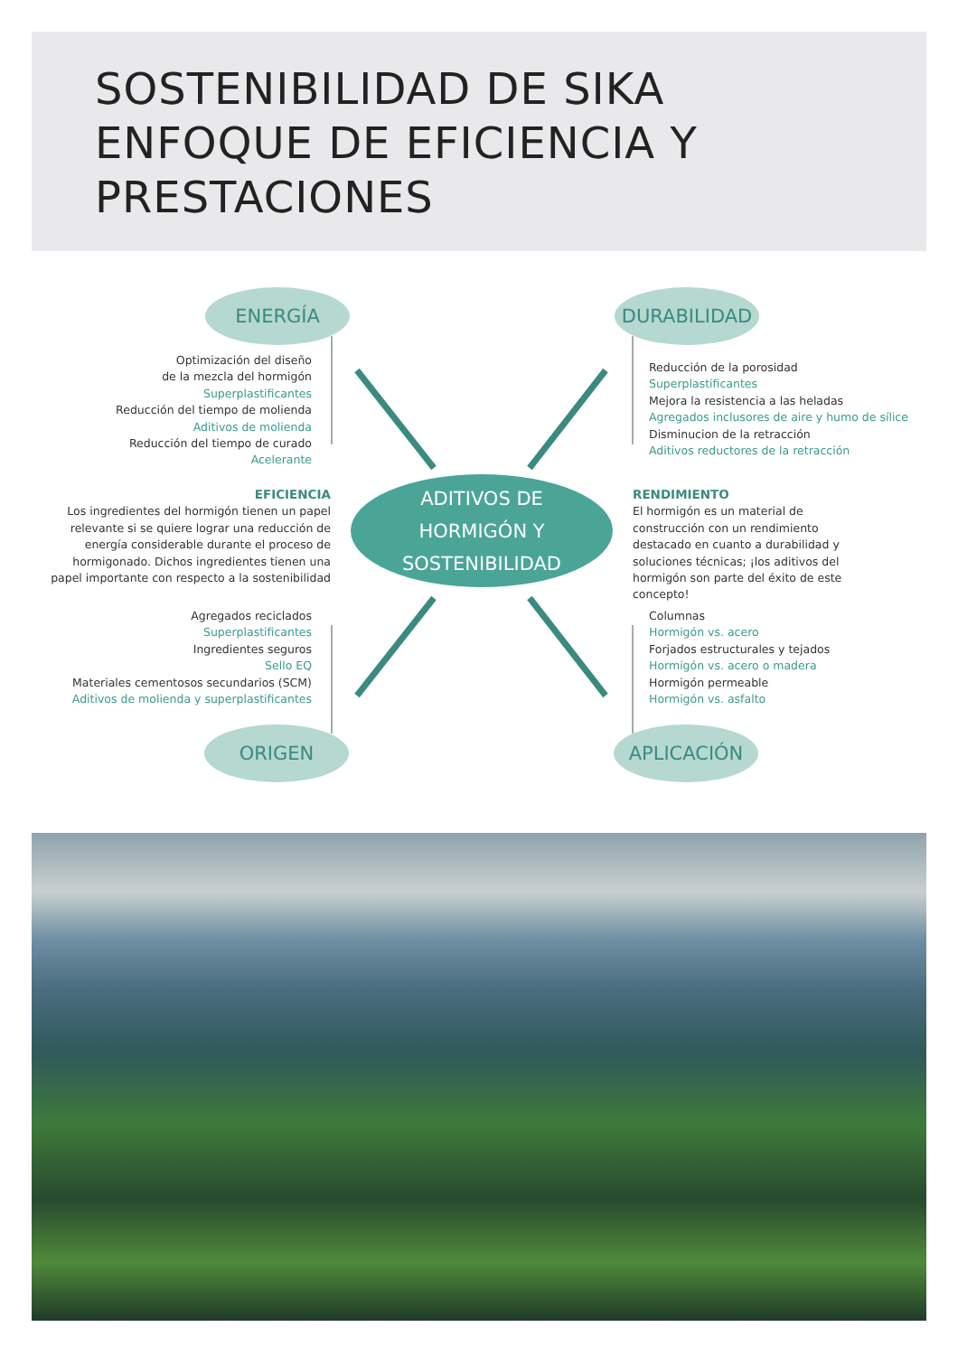SOSTENIBILIDAD DE SIKA
ENFOQUE DE EFICIENCIA Y
PRESTACIONES
ENERGÍA DURABILIDAD
ORIGEN APLICACIÓN
ADITIVOS DE
HORMIGÓN Y
SOSTENIBILIDAD
Optimización del diseño
de la mezcla del hormigón
Superplastificantes
Reducción del tiempo de molienda
Aditivos de molienda
Reducción del tiempo de curado
Acelerante
Reducción de la porosidad
Superplastificantes
Mejora la resistencia a las heladas
Agregados inclusores de aire y humo de sílice
Disminucion de la retracción
Aditivos reductores de la retracción
EFICIENCIA
Los ingredientes del hormigón tienen un papel relevante si se quiere lograr una reducción de energía considerable durante el proceso de hormigonado. Dichos ingredientes tienen una papel importante con respecto a la sostenibilidad
RENDIMIENTO
El hormigón es un material de construcción con un rendimiento destacado en cuanto a durabilidad y soluciones técnicas; ¡los aditivos del hormigón son parte del éxito de este concepto!
Agregados reciclados
Superplastificantes
Ingredientes seguros
Sello EQ
Materiales cementosos secundarios (SCM)
Aditivos de molienda y superplastificantes
Columnas
Hormigón vs. acero
Forjados estructurales y tejados
Hormigón vs. acero o madera
Hormigón permeable
Hormigón vs. asfalto